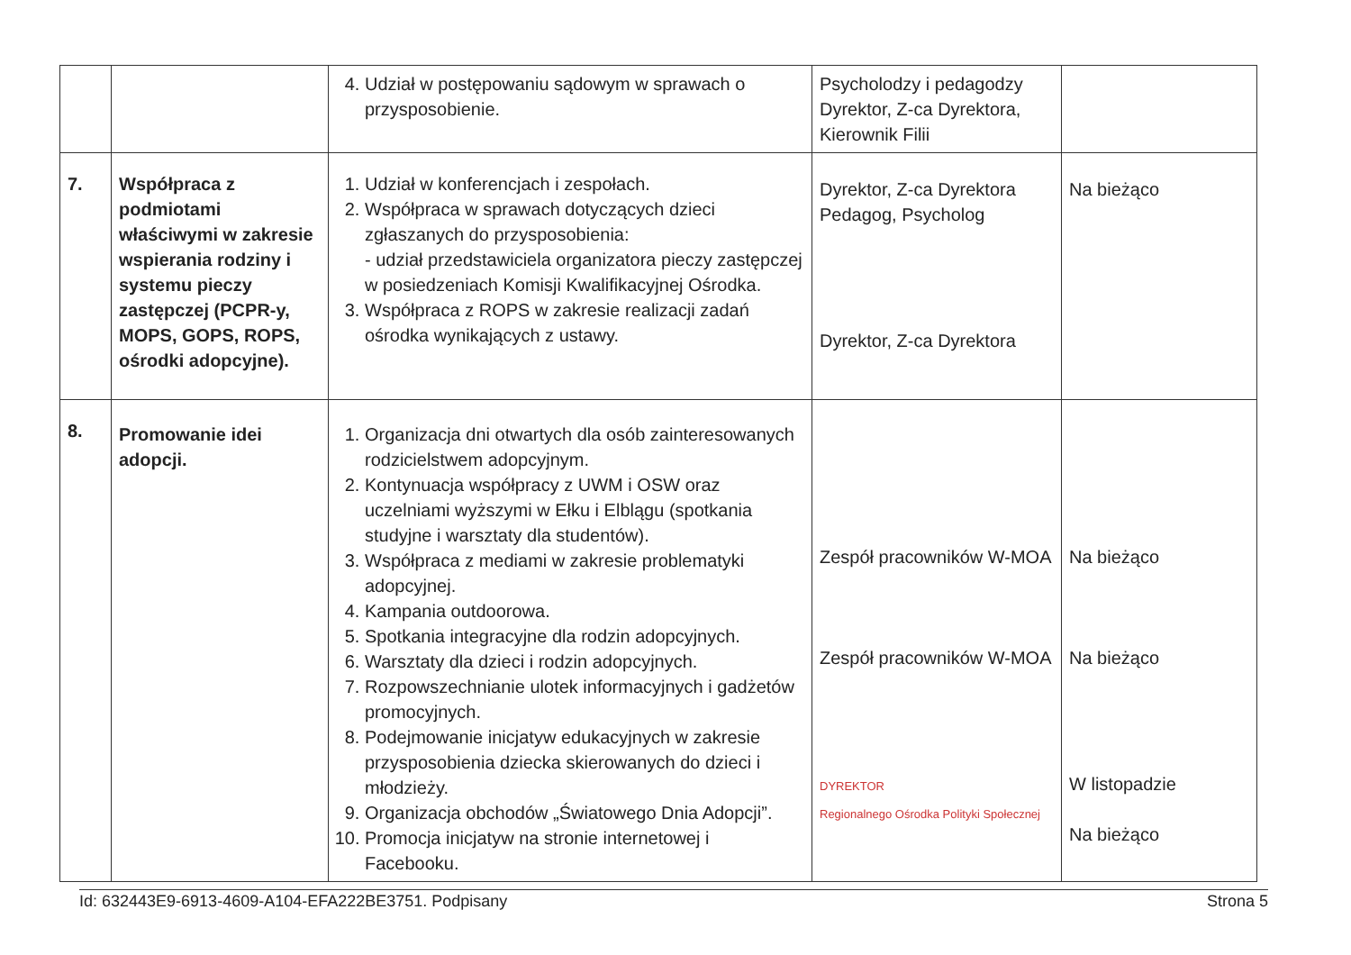| | | 4. Udział w postępowaniu sądowym w sprawach o przysposobienie. | Psycholodzy i pedagodzy Dyrektor, Z-ca Dyrektora, Kierownik Filii | |
| 7. | Współpraca z podmiotami właściwymi w zakresie wspierania rodziny i systemu pieczy zastępczej (PCPR-y, MOPS, GOPS, ROPS, ośrodki adopcyjne). | 1. Udział w konferencjach i zespołach. 2. Współpraca w sprawach dotyczących dzieci zgłaszanych do przysposobienia: - udział przedstawiciela organizatora pieczy zastępczej w posiedzeniach Komisji Kwalifikacyjnej Ośrodka. 3. Współpraca z ROPS w zakresie realizacji zadań ośrodka wynikających z ustawy. | Dyrektor, Z-ca Dyrektora Pedagog, Psycholog Dyrektor, Z-ca Dyrektora | Na bieżąco |
| 8. | Promowanie idei adopcji. | 1. Organizacja dni otwartych dla osób zainteresowanych rodzicielstwem adopcyjnym. 2. Kontynuacja współpracy z UWM i OSW oraz uczelniami wyższymi w Ełku i Elblągu (spotkania studyjne i warsztaty dla studentów). 3. Współpraca z mediami w zakresie problematyki adopcyjnej. 4. Kampania outdoorowa. 5. Spotkania integracyjne dla rodzin adopcyjnych. 6. Warsztaty dla dzieci i rodzin adopcyjnych. 7. Rozpowszechnianie ulotek informacyjnych i gadżetów promocyjnych. 8. Podejmowanie inicjatyw edukacyjnych w zakresie przysposobienia dziecka skierowanych do dzieci i młodzieży. 9. Organizacja obchodów „Światowego Dnia Adopcji”. 10. Promocja inicjatyw na stronie internetowej i Facebooku. | Zespół pracowników W-MOA Zespół pracowników W-MOA DYREKTOR Regionalnego Ośrodka Polityki Społecznej | Na bieżąco Na bieżąco W listopadzie Na bieżąco |
Id: 632443E9-6913-4609-A104-EFA222BE3751. Podpisany Strona 5